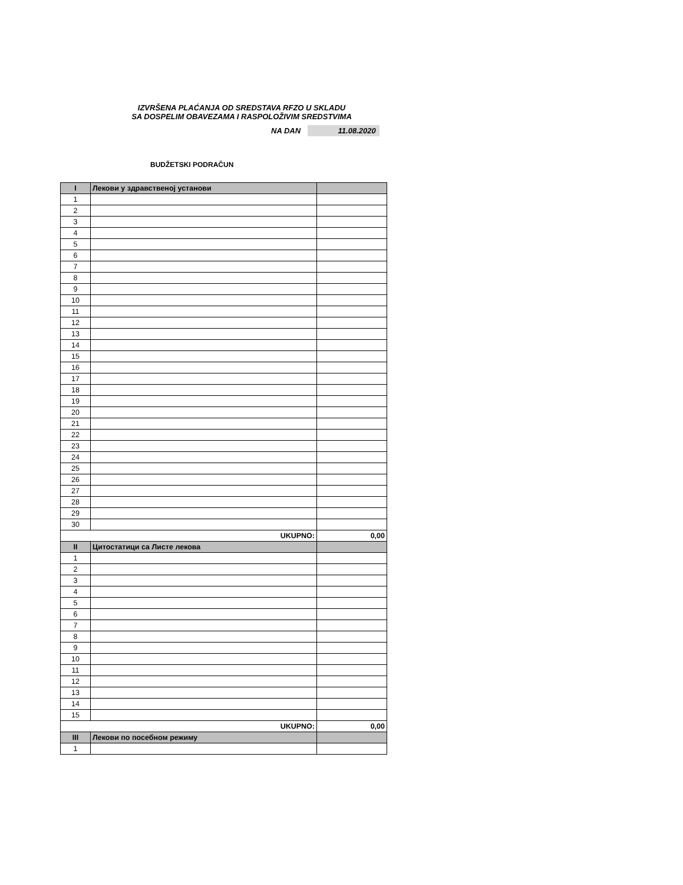IZVRŠENA PLAĆANJA OD SREDSTAVA RFZO U SKLADU
SA DOSPELIM OBAVEZAMA I RASPOLOŽIVIM SREDSTVIMA
NA DAN 11.08.2020
BUDŽETSKI PODRAČUN
| I | Лекови у здравственој установи | |
| --- | --- | --- |
| 1 | | |
| 2 | | |
| 3 | | |
| 4 | | |
| 5 | | |
| 6 | | |
| 7 | | |
| 8 | | |
| 9 | | |
| 10 | | |
| 11 | | |
| 12 | | |
| 13 | | |
| 14 | | |
| 15 | | |
| 16 | | |
| 17 | | |
| 18 | | |
| 19 | | |
| 20 | | |
| 21 | | |
| 22 | | |
| 23 | | |
| 24 | | |
| 25 | | |
| 26 | | |
| 27 | | |
| 28 | | |
| 29 | | |
| 30 | | |
| UKUPNO: | | 0,00 |
| II | Цитостатици са Листе лекова | |
| 1 | | |
| 2 | | |
| 3 | | |
| 4 | | |
| 5 | | |
| 6 | | |
| 7 | | |
| 8 | | |
| 9 | | |
| 10 | | |
| 11 | | |
| 12 | | |
| 13 | | |
| 14 | | |
| 15 | | |
| UKUPNO: | | 0,00 |
| III | Лекови по посебном режиму | |
| 1 | | |